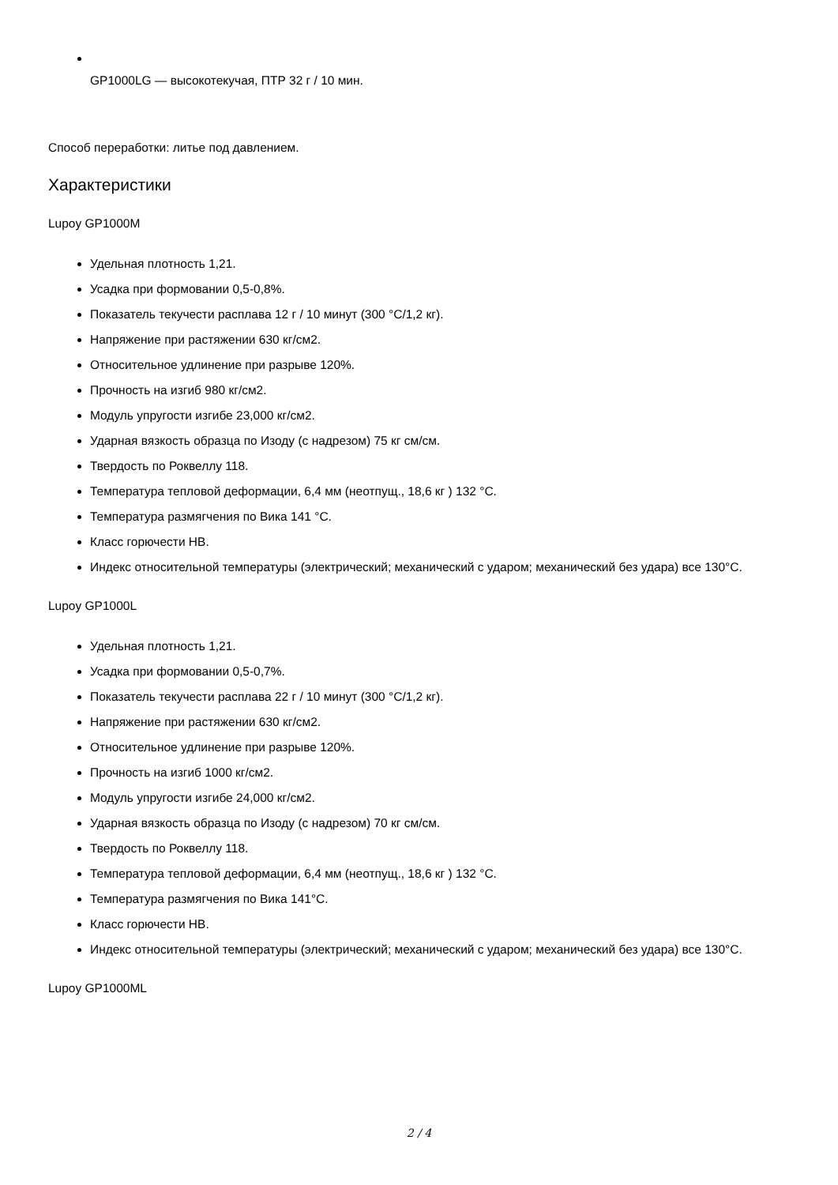GP1000LG — высокотекучая, ПТР 32 г / 10 мин.
Способ переработки: литье под давлением.
Характеристики
Lupoy GP1000M
Удельная плотность 1,21.
Усадка при формовании 0,5-0,8%.
Показатель текучести расплава 12 г / 10 минут (300 °C/1,2 кг).
Напряжение при растяжении 630 кг/см2.
Относительное удлинение при разрыве 120%.
Прочность на изгиб 980 кг/см2.
Модуль упругости изгибе 23,000 кг/см2.
Ударная вязкость образца по Изоду (с надрезом) 75 кг см/см.
Твердость по Роквеллу 118.
Температура тепловой деформации, 6,4 мм (неотпущ., 18,6 кг ) 132 °C.
Температура размягчения по Вика 141 °C.
Класс горючести HB.
Индекс относительной температуры (электрический; механический с ударом; механический без удара) все 130°C.
Lupoy GP1000L
Удельная плотность 1,21.
Усадка при формовании 0,5-0,7%.
Показатель текучести расплава 22 г / 10 минут (300 °C/1,2 кг).
Напряжение при растяжении 630 кг/см2.
Относительное удлинение при разрыве 120%.
Прочность на изгиб 1000 кг/см2.
Модуль упругости изгибе 24,000 кг/см2.
Ударная вязкость образца по Изоду (с надрезом) 70 кг см/см.
Твердость по Роквеллу 118.
Температура тепловой деформации, 6,4 мм (неотпущ., 18,6 кг ) 132 °C.
Температура размягчения по Вика 141°C.
Класс горючести HB.
Индекс относительной температуры (электрический; механический с ударом; механический без удара) все 130°C.
Lupoy GP1000ML
2 / 4